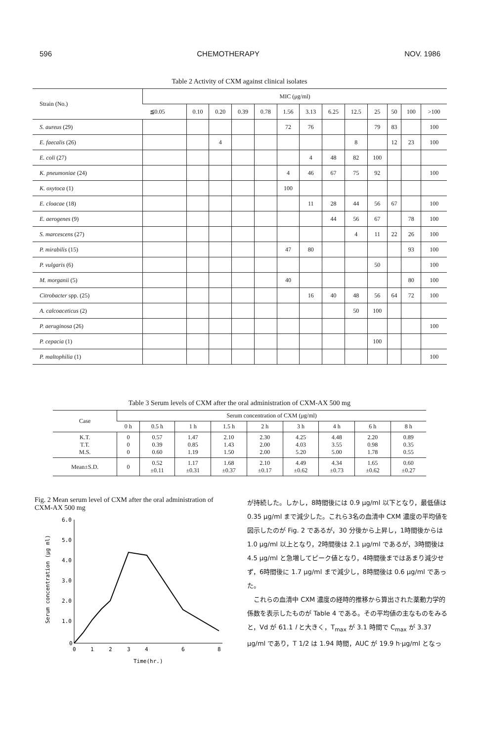596 CHEMOTHERAPY NOV. 1986
Table 2 Activity of CXM against clinical isolates
| Strain (No.) | MIC (μg/ml) | | | | | | | | | | | | |
| --- | --- | --- | --- | --- | --- | --- | --- | --- | --- | --- | --- | --- | --- |
| | ≦0.05 | 0.10 | 0.20 | 0.39 | 0.78 | 1.56 | 3.13 | 6.25 | 12.5 | 25 | 50 | 100 | >100 |
| S. aureus (29) | | | | | | 72 | 76 | | | 79 | 83 | | 100 |
| E. faecalis (26) | | | 4 | | | | | | 8 | | 12 | 23 | 100 |
| E. coli (27) | | | | | | | 4 | 48 | 82 | 100 | | | |
| K. pneumoniae (24) | | | | | | 4 | 46 | 67 | 75 | 92 | | | 100 |
| K. oxytoca (1) | | | | | | 100 | | | | | | | |
| E. cloacae (18) | | | | | | | 11 | 28 | 44 | 56 | 67 | | 100 |
| E. aerogenes (9) | | | | | | | | 44 | 56 | 67 | | 78 | 100 |
| S. marcescens (27) | | | | | | | | | 4 | 11 | 22 | 26 | 100 |
| P. mirabilis (15) | | | | | | 47 | 80 | | | | | 93 | 100 |
| P. vulgaris (6) | | | | | | | | | | 50 | | | 100 |
| M. morganii (5) | | | | | | 40 | | | | | | 80 | 100 |
| Citrobacter spp. (25) | | | | | | | 16 | 40 | 48 | 56 | 64 | 72 | 100 |
| A. calcoaceticus (2) | | | | | | | | | 50 | 100 | | | |
| P. aeruginosa (26) | | | | | | | | | | | | | 100 |
| P. cepacia (1) | | | | | | | | | | 100 | | | |
| P. maltophilia (1) | | | | | | | | | | | | | 100 |
Table 3 Serum levels of CXM after the oral administration of CXM-AX 500 mg
| Case | Serum concentration of CXM (μg/ml) | | | | | | | | |
| --- | --- | --- | --- | --- | --- | --- | --- | --- | --- |
| | 0 h | 0.5 h | 1 h | 1.5 h | 2 h | 3 h | 4 h | 6 h | 8 h |
| K.T. T.T. M.S. | 0 0 0 | 0.57 0.39 0.60 | 1.47 0.85 1.19 | 2.10 1.43 1.50 | 2.30 2.00 2.00 | 4.25 4.03 5.20 | 4.48 3.55 5.00 | 2.20 0.98 1.78 | 0.89 0.35 0.55 |
| Mean±S.D. | 0 | 0.52 ±0.11 | 1.17 ±0.31 | 1.68 ±0.37 | 2.10 ±0.17 | 4.49 ±0.62 | 4.34 ±0.73 | 1.65 ±0.62 | 0.60 ±0.27 |
Fig. 2 Mean serum level of CXM after the oral administration of CXM-AX 500 mg
6.0
5.0
4.0
3.0
2.0
1.0
0
0
1
2
3
4
6
8
Time(hr.)
Serum concentration (μg ml)
が持続した。しかし，8時間後には 0.9 μg/ml 以下となり，最低値は 0.35 μg/ml まで減少した。これら3名の血清中 CXM 濃度の平均値を図示したのが Fig. 2 であるが，30 分後から上昇し，1時間後からは 1.0 μg/ml 以上となり，2時間後は 2.1 μg/ml であるが，3時間後は 4.5 μg/ml と急増してピーク値となり，4時間後まではあまり減少せず，6時間後に 1.7 μg/ml まで減少し，8時間後は 0.6 μg/ml であった。
　これらの血清中 CXM 濃度の経時的推移から算出された薬動力学的係数を表示したものが Table 4 である。その平均値の主なものをみると，Vd が 61.1 l と大きく，T<sub>max</sub> が 3.1 時間で C<sub>max</sub> が 3.37 μg/ml であり，T 1/2 は 1.94 時間，AUC が 19.9 h·μg/ml となっ